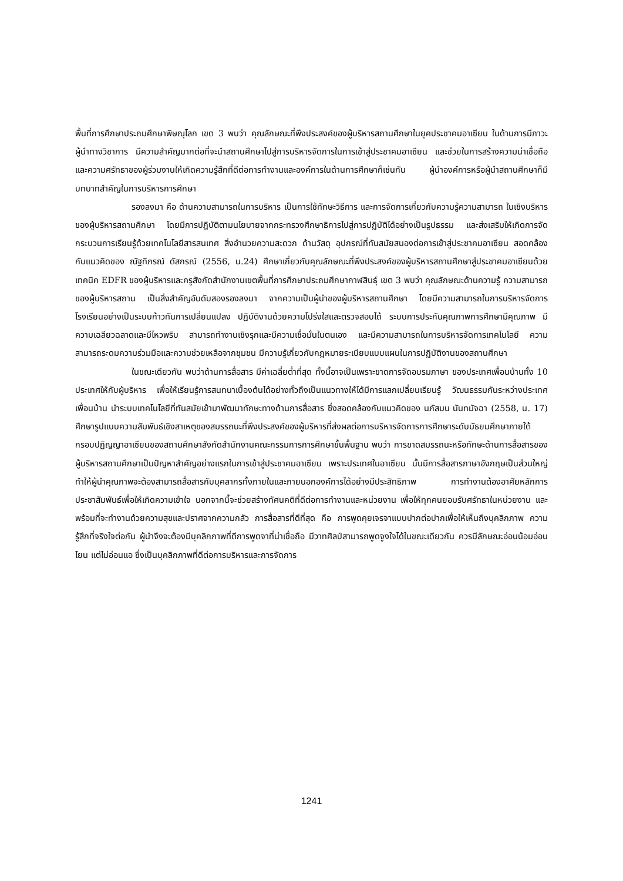พื้นที่การศึกษาประถมศึกษาพิษณุโลก เขต 3 พบว่า คุณลักษณะที่พึงประสงค์ของผู้บริหารสถานศึกษาในยุคประชาคมอาเซียน ในด้านการมีภาวะผู้นำทางวิชาการ มีความสำคัญมากต่อที่จะนำสถานศึกษาไปสู่การบริหารจัดการในการเข้าสู่ประชาคมอาเซียน และช่วยในการสร้างความน่าเชื่อถือและความศรัทธาของผู้ร่วมงานให้เกิดความรู้สึกที่ดีต่อการทำงานและองค์การในด้านการศึกษาก็เช่นกัน ผู้นำองค์การหรือผู้นำสถานศึกษาก็มีบทบาทสำคัญในการบริหารการศึกษา
รองลงมา คือ ด้านความสามารถในการบริหาร เป็นการใช้ทักษะวิธีการ และการจัดการเกี่ยวกับความรู้ความสามารถ ในเชิงบริหารของผู้บริหารสถานศึกษา โดยมีการปฏิบัติตามนโยบายจากกระทรวงศึกษาธิการไปสู่การปฏิบัติได้อย่างเป็นรูปธรรม และส่งเสริมให้เกิดการจัดกระบวนการเรียนรู้ด้วยเทคโนโลยีสารสนเทศ สิ่งอำนวยความสะดวก ด้านวัสดุ อุปกรณ์ที่ทันสมัยสนองต่อการเข้าสู่ประชาคมอาเซียน สอดคล้องกับแนวคิดของ ณัฐทิภรณ์ ดัสกรณ์ (2556, น.24) ศึกษาเกี่ยวกับคุณลักษณะที่พึงประสงค์ของผู้บริหารสถานศึกษาสู่ประชาคมอาเซียนด้วยเทคนิค EDFR ของผู้บริหารและครูสังกัดสำนักงานเขตพื้นที่การศึกษาประถมศึกษากาฬสินธุ์ เขต 3 พบว่า คุณลักษณะด้านความรู้ ความสามารถของผู้บริหารสถาน เป็นสิ่งสำคัญอันดับสองรองลงมา จากความเป็นผู้นำของผู้บริหารสถานศึกษา โดยมีความสามารถในการบริหารจัดการโรงเรียนอย่างเป็นระบบก้าวทันการเปลี่ยนแปลง ปฏิบัติงานด้วยความโปร่งใสและตรวจสอบได้ ระบบการประกันคุณภาพการศึกษามีคุณภาพ มีความเฉลียวฉลาดและมีไหวพริบ สามารถทำงานเชิงรุกและมีความเชื่อมั่นในตนเอง และมีความสามารถในการบริหารจัดการเทคโนโลยี ความสามารถระดมความร่วมมือและความช่วยเหลือจากชุมชน มีความรู้เกี่ยวกับกฎหมายระเบียบแบบแผนในการปฏิบัติงานของสถานศึกษา
ในขณะเดียวกัน พบว่าด้านการสื่อสาร มีค่าเฉลี่ยต่ำที่สุด ทั้งนี้อาจเป็นเพราะขาดการจัดอบรมภาษา ของประเทศเพื่อนบ้านทั้ง 10 ประเทศให้กับผู้บริหาร เพื่อให้เรียนรู้การสนทนาเบื้องต้นได้อย่างทั่วถึงเป็นแนวทางให้ได้มีการแลกเปลี่ยนเรียนรู้ วัฒนธรรมกันระหว่างประเทศ เพื่อนบ้าน นำระบบเทคโนโลยีที่ทันสมัยเข้ามาพัฒนาทักษะทางด้านการสื่อสาร ซึ่งสอดคล้องกับแนวคิดของ นภัสมน นันทมัจฉา (2558, น. 17) ศึกษารูปแบบความสัมพันธ์เชิงสาเหตุของสมรรถนะที่พึงประสงค์ของผู้บริหารที่ส่งผลต่อการบริหารจัดการการศึกษาระดับมัธยมศึกษาภายใต้กรอบปฏิญญาอาเซียนของสถานศึกษาสังกัดสำนักงานคณะกรรมการการศึกษาขั้นพื้นฐาน พบว่า การขาดสมรรถนะหรือทักษะด้านการสื่อสารของผู้บริหารสถานศึกษาเป็นปัญหาสำคัญอย่างแรกในการเข้าสู่ประชาคมอาเซียน เพราะประเทศในอาเซียน นั้นมีการสื่อสารภาษาอังกฤษเป็นส่วนใหญ่ ทำให้ผู้นำคุณภาพจะต้องสามารถสื่อสารกับบุคลากรทั้งภายในและภายนอกองค์การได้อย่างมีประสิทธิภาพ การทำงานต้องอาศัยหลักการประชาสัมพันธ์เพื่อให้เกิดความเข้าใจ นอกจากนี้จะช่วยสร้างทัศนคติที่ดีต่อการทำงานและหน่วยงาน เพื่อให้ทุกคนยอมรับศรัทธาในหน่วยงาน และพร้อมที่จะทำงานด้วยความสุขและปราศจากความกลัว การสื่อสารที่ดีที่สุด คือ การพูดคุยเจรจาแบบปากต่อปากเพื่อให้เห็นถึงบุคลิกภาพ ความรู้สึกที่จริงใจต่อกัน ผู้นำจึงจะต้องมีบุคลิกภาพที่ดีการพูดจาที่น่าเชื่อถือ มีวาทศิลป์สามารถพูดจูงใจได้ในขณะเดียวกัน ควรมีลักษณะอ่อนน้อมอ่อนโยน แต่ไม่อ่อนแอ ซึ่งเป็นบุคลิกภาพที่ดีต่อการบริหารและการจัดการ
1241